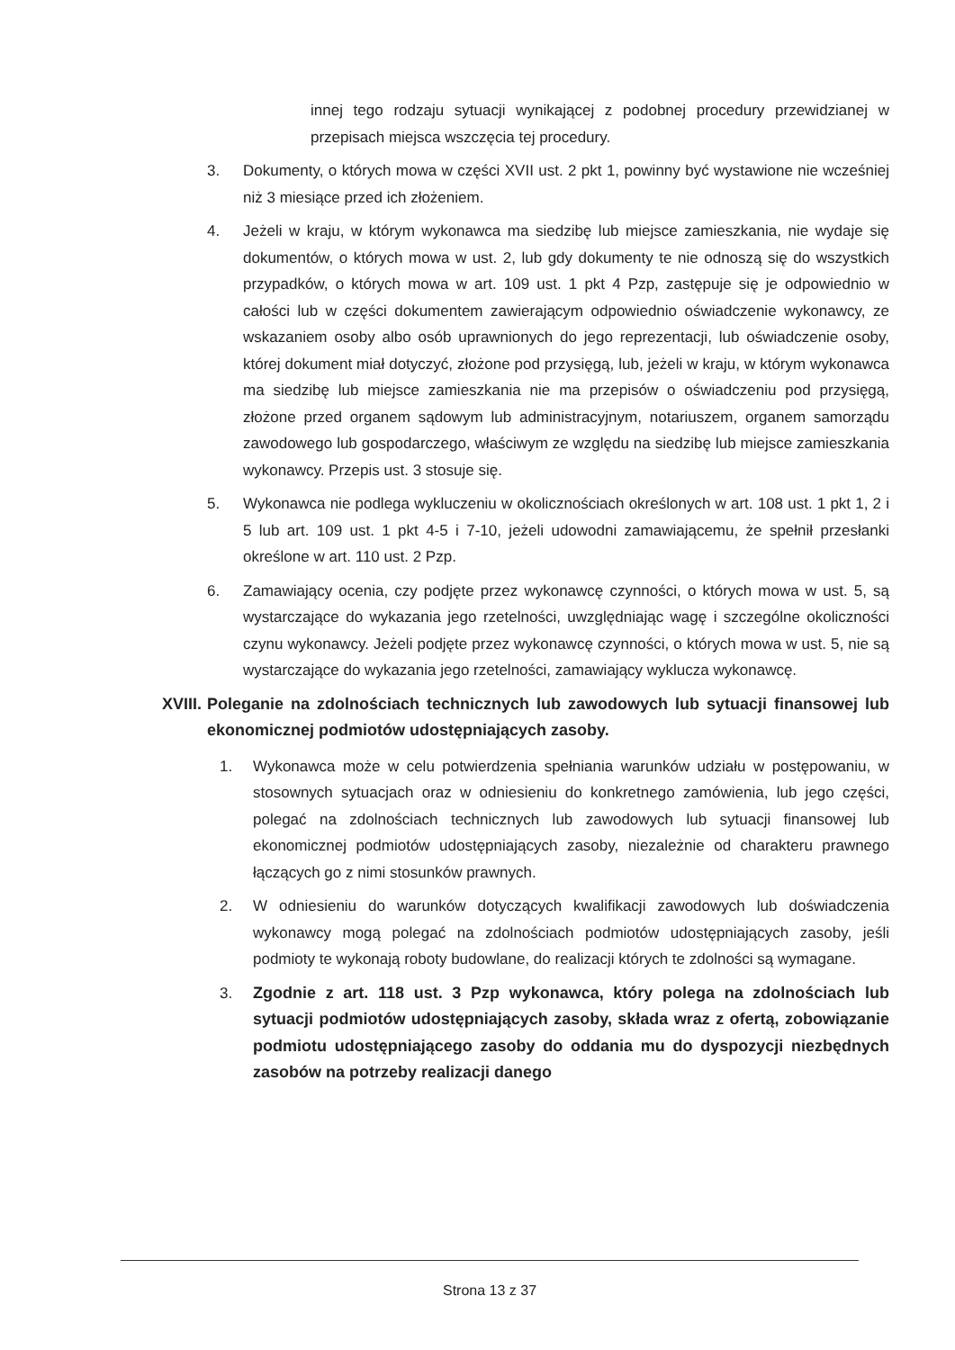innej tego rodzaju sytuacji wynikającej z podobnej procedury przewidzianej w przepisach miejsca wszczęcia tej procedury.
3. Dokumenty, o których mowa w części XVII ust. 2 pkt 1, powinny być wystawione nie wcześniej niż 3 miesiące przed ich złożeniem.
4. Jeżeli w kraju, w którym wykonawca ma siedzibę lub miejsce zamieszkania, nie wydaje się dokumentów, o których mowa w ust. 2, lub gdy dokumenty te nie odnoszą się do wszystkich przypadków, o których mowa w art. 109 ust. 1 pkt 4 Pzp, zastępuje się je odpowiednio w całości lub w części dokumentem zawierającym odpowiednio oświadczenie wykonawcy, ze wskazaniem osoby albo osób uprawnionych do jego reprezentacji, lub oświadczenie osoby, której dokument miał dotyczyć, złożone pod przysięgą, lub, jeżeli w kraju, w którym wykonawca ma siedzibę lub miejsce zamieszkania nie ma przepisów o oświadczeniu pod przysięgą, złożone przed organem sądowym lub administracyjnym, notariuszem, organem samorządu zawodowego lub gospodarczego, właściwym ze względu na siedzibę lub miejsce zamieszkania wykonawcy. Przepis ust. 3 stosuje się.
5. Wykonawca nie podlega wykluczeniu w okolicznościach określonych w art. 108 ust. 1 pkt 1, 2 i 5 lub art. 109 ust. 1 pkt 4-5 i 7-10, jeżeli udowodni zamawiającemu, że spełnił przesłanki określone w art. 110 ust. 2 Pzp.
6. Zamawiający ocenia, czy podjęte przez wykonawcę czynności, o których mowa w ust. 5, są wystarczające do wykazania jego rzetelności, uwzględniając wagę i szczególne okoliczności czynu wykonawcy. Jeżeli podjęte przez wykonawcę czynności, o których mowa w ust. 5, nie są wystarczające do wykazania jego rzetelności, zamawiający wyklucza wykonawcę.
XVIII. Poleganie na zdolnościach technicznych lub zawodowych lub sytuacji finansowej lub ekonomicznej podmiotów udostępniających zasoby.
1. Wykonawca może w celu potwierdzenia spełniania warunków udziału w postępowaniu, w stosownych sytuacjach oraz w odniesieniu do konkretnego zamówienia, lub jego części, polegać na zdolnościach technicznych lub zawodowych lub sytuacji finansowej lub ekonomicznej podmiotów udostępniających zasoby, niezależnie od charakteru prawnego łączących go z nimi stosunków prawnych.
2. W odniesieniu do warunków dotyczących kwalifikacji zawodowych lub doświadczenia wykonawcy mogą polegać na zdolnościach podmiotów udostępniających zasoby, jeśli podmioty te wykonają roboty budowlane, do realizacji których te zdolności są wymagane.
3. Zgodnie z art. 118 ust. 3 Pzp wykonawca, który polega na zdolnościach lub sytuacji podmiotów udostępniających zasoby, składa wraz z ofertą, zobowiązanie podmiotu udostępniającego zasoby do oddania mu do dyspozycji niezbędnych zasobów na potrzeby realizacji danego
Strona 13 z 37